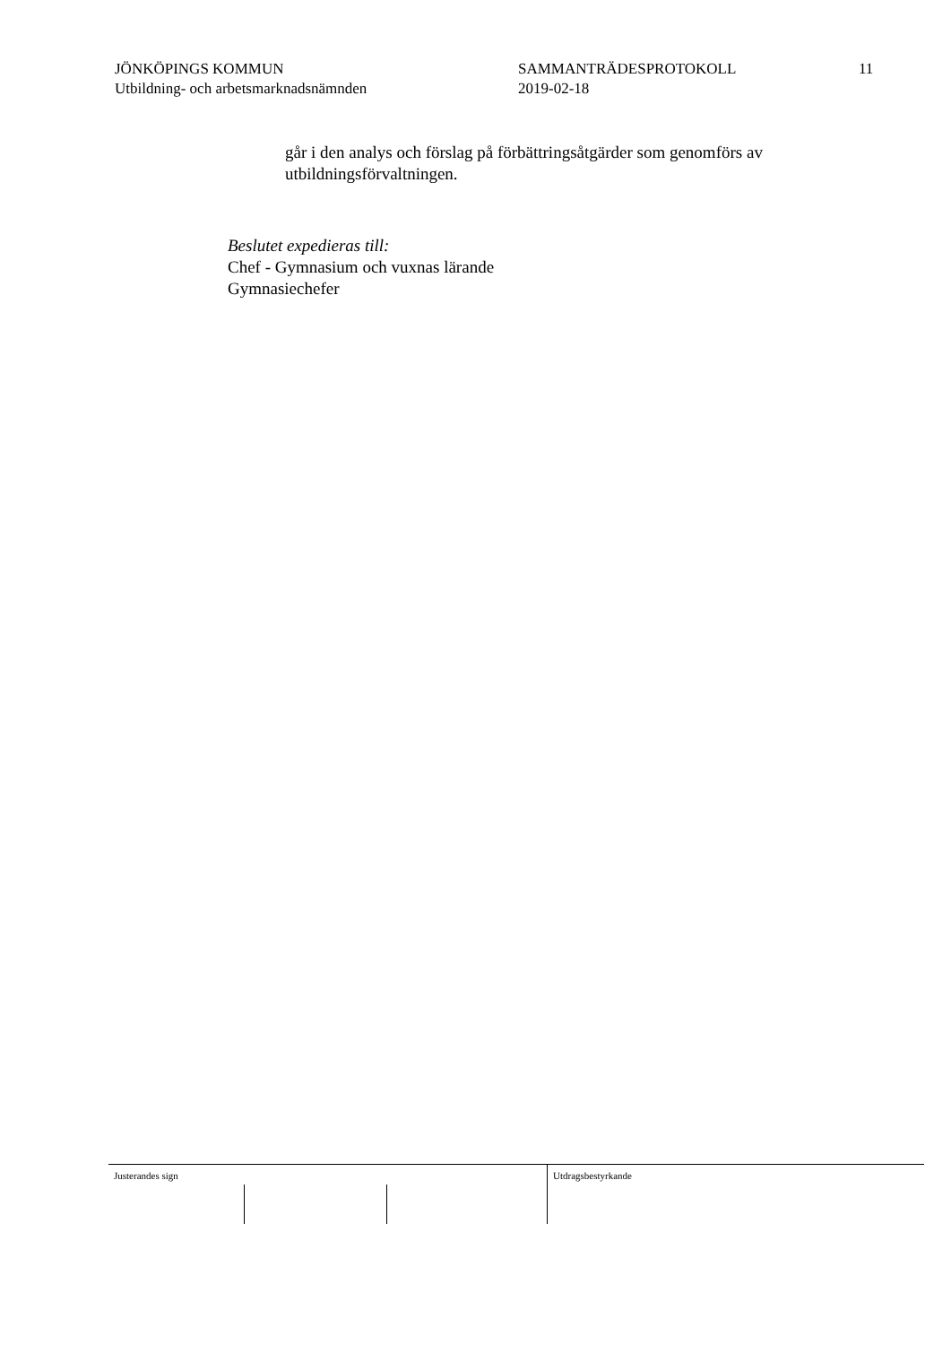JÖNKÖPINGS KOMMUN
Utbildning- och arbetsmarknadsnämnden
SAMMANTRÄDESPROTOKOLL
2019-02-18
11
går i den analys och förslag på förbättringsåtgärder som genomförs av utbildningsförvaltningen.
Beslutet expedieras till:
Chef - Gymnasium och vuxnas lärande
Gymnasiechefer
Justerandes sign Utdragsbestyrkande